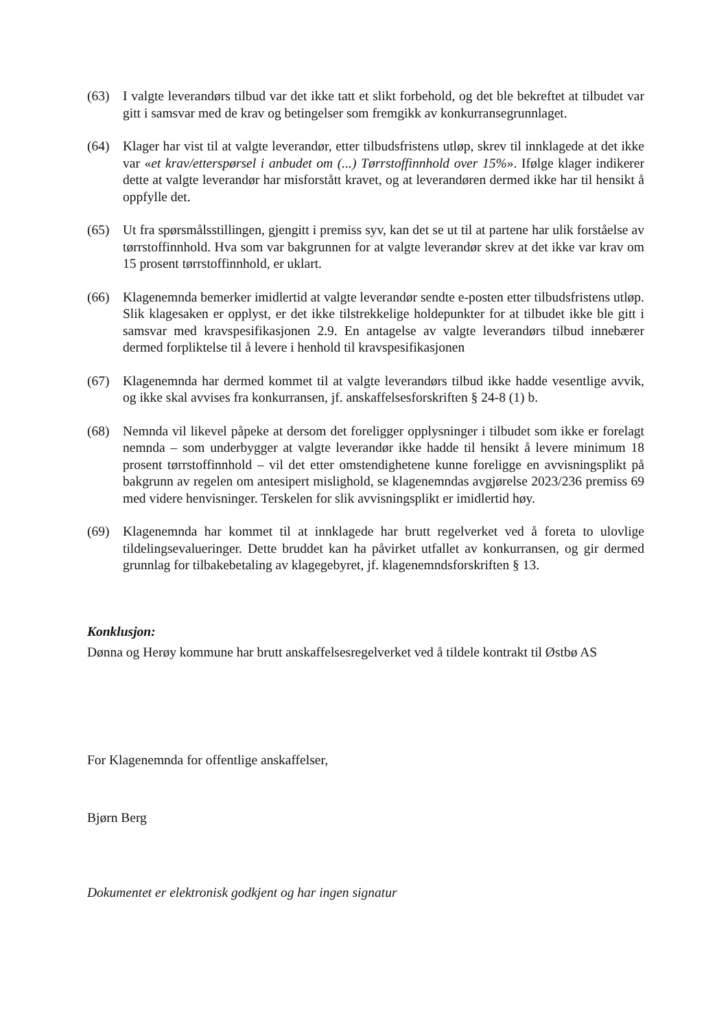(63) I valgte leverandørs tilbud var det ikke tatt et slikt forbehold, og det ble bekreftet at tilbudet var gitt i samsvar med de krav og betingelser som fremgikk av konkurransegrunnlaget.
(64) Klager har vist til at valgte leverandør, etter tilbudsfristens utløp, skrev til innklagede at det ikke var «et krav/etterspørsel i anbudet om (...) Tørrstoffinnhold over 15%». Ifølge klager indikerer dette at valgte leverandør har misforstått kravet, og at leverandøren dermed ikke har til hensikt å oppfylle det.
(65) Ut fra spørsmålsstillingen, gjengitt i premiss syv, kan det se ut til at partene har ulik forståelse av tørrstoffinnhold. Hva som var bakgrunnen for at valgte leverandør skrev at det ikke var krav om 15 prosent tørrstoffinnhold, er uklart.
(66) Klagenemnda bemerker imidlertid at valgte leverandør sendte e-posten etter tilbudsfristens utløp. Slik klagesaken er opplyst, er det ikke tilstrekkelige holdepunkter for at tilbudet ikke ble gitt i samsvar med kravspesifikasjonen 2.9. En antagelse av valgte leverandørs tilbud innebærer dermed forpliktelse til å levere i henhold til kravspesifikasjonen
(67) Klagenemnda har dermed kommet til at valgte leverandørs tilbud ikke hadde vesentlige avvik, og ikke skal avvises fra konkurransen, jf. anskaffelsesforskriften § 24-8 (1) b.
(68) Nemnda vil likevel påpeke at dersom det foreligger opplysninger i tilbudet som ikke er forelagt nemnda – som underbygger at valgte leverandør ikke hadde til hensikt å levere minimum 18 prosent tørrstoffinnhold – vil det etter omstendighetene kunne foreligge en avvisningsplikt på bakgrunn av regelen om antesipert mislighold, se klagenemndas avgjørelse 2023/236 premiss 69 med videre henvisninger. Terskelen for slik avvisningsplikt er imidlertid høy.
(69) Klagenemnda har kommet til at innklagede har brutt regelverket ved å foreta to ulovlige tildelingsevalueringer. Dette bruddet kan ha påvirket utfallet av konkurransen, og gir dermed grunnlag for tilbakebetaling av klagegebyret, jf. klagenemndsforskriften § 13.
Konklusjon:
Dønna og Herøy kommune har brutt anskaffelsesregelverket ved å tildele kontrakt til Østbø AS
For Klagenemnda for offentlige anskaffelser,
Bjørn Berg
Dokumentet er elektronisk godkjent og har ingen signatur